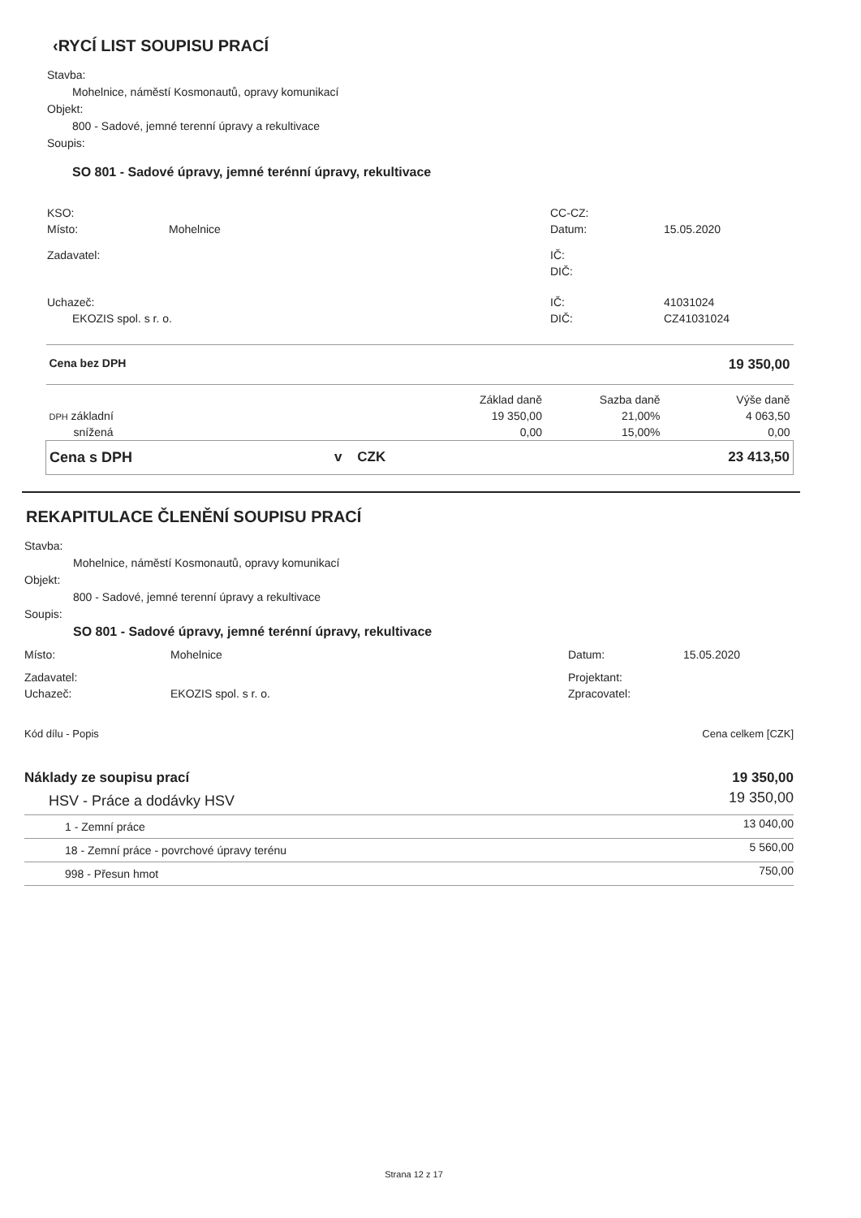‹RYCÍ LIST SOUPISU PRACÍ
Stavba:
Mohelnice, náměstí Kosmonautů, opravy komunikací
Objekt:
800 - Sadové, jemné terenní úpravy a rekultivace
Soupis:
SO 801 - Sadové úpravy, jemné terénní úpravy, rekultivace
| KSO: | | CC-CZ: | |
| Místo: | Mohelnice | Datum: | 15.05.2020 |
| Zadavatel: | | IČ: | |
| | | DIČ: | |
| Uchazeč: | | IČ: | 41031024 |
| EKOZIS spol. s r. o. | | DIČ: | CZ41031024 |
| Cena bez DPH | 19 350,00 | | |
| | Základ daně | Sazba daně | Výše daně |
| DPH základní | 19 350,00 | 21,00% | 4 063,50 |
| snížená | 0,00 | 15,00% | 0,00 |
| Cena s DPH | v CZK | | 23 413,50 |
REKAPITULACE ČLENĚNÍ SOUPISU PRACÍ
Stavba:
Mohelnice, náměstí Kosmonautů, opravy komunikací
Objekt:
800 - Sadové, jemné terenní úpravy a rekultivace
Soupis:
SO 801 - Sadové úpravy, jemné terénní úpravy, rekultivace
| Místo: | Mohelnice | Datum: | 15.05.2020 |
| Zadavatel: | | Projektant: | |
| Uchazeč: | EKOZIS spol. s r. o. | Zpracovatel: | |
| Kód dílu - Popis | Cena celkem [CZK] |
| Náklady ze soupisu prací | 19 350,00 |
| HSV - Práce a dodávky HSV | 19 350,00 |
| 1 - Zemní práce | 13 040,00 |
| 18 - Zemní práce - povrchové úpravy terénu | 5 560,00 |
| 998 - Přesun hmot | 750,00 |
Strana 12 z 17